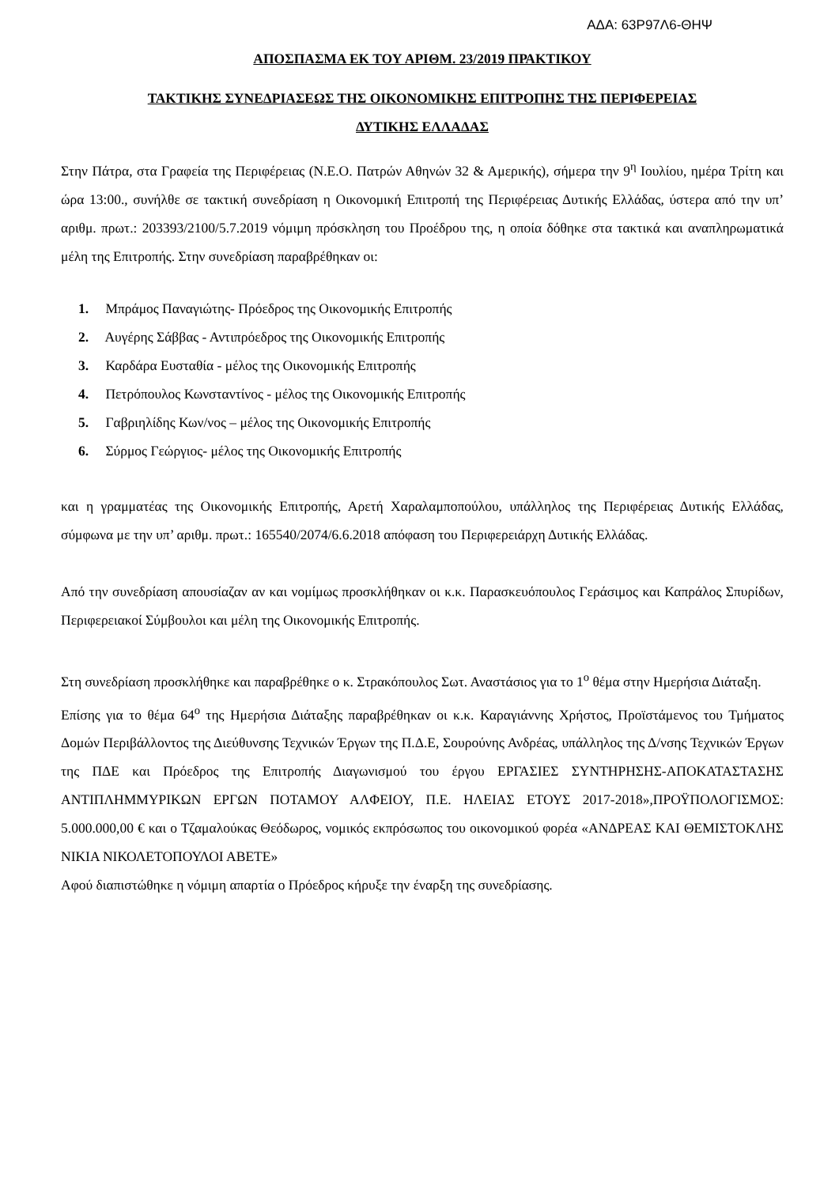ΑΔΑ: 63Ρ97Λ6-ΘΗΨ
ΑΠΟΣΠΑΣΜΑ ΕΚ ΤΟΥ ΑΡΙΘΜ. 23/2019 ΠΡΑΚΤΙΚΟΥ
ΤΑΚΤΙΚΗΣ ΣΥΝΕΔΡΙΑΣΕΩΣ ΤΗΣ ΟΙΚΟΝΟΜΙΚΗΣ ΕΠΙΤΡΟΠΗΣ ΤΗΣ ΠΕΡΙΦΕΡΕΙΑΣ
ΔΥΤΙΚΗΣ ΕΛΛΑΔΑΣ
Στην Πάτρα, στα Γραφεία της Περιφέρειας (Ν.Ε.Ο. Πατρών Αθηνών 32 & Αμερικής), σήμερα την 9<sup>η</sup> Ιουλίου, ημέρα Τρίτη και ώρα 13:00., συνήλθε σε τακτική συνεδρίαση η Οικονομική Επιτροπή της Περιφέρειας Δυτικής Ελλάδας, ύστερα από την υπ’ αριθμ. πρωτ.: 203393/2100/5.7.2019 νόμιμη πρόσκληση του Προέδρου της, η οποία δόθηκε στα τακτικά και αναπληρωματικά μέλη της Επιτροπής. Στην συνεδρίαση παραβρέθηκαν οι:
1. Μπράμος Παναγιώτης- Πρόεδρος της Οικονομικής Επιτροπής
2. Αυγέρης Σάββας - Αντιπρόεδρος της Οικονομικής Επιτροπής
3. Καρδάρα Ευσταθία - μέλος της Οικονομικής Επιτροπής
4. Πετρόπουλος Κωνσταντίνος - μέλος της Οικονομικής Επιτροπής
5. Γαβριηλίδης Κων/νος – μέλος της Οικονομικής Επιτροπής
6. Σύρμος Γεώργιος- μέλος της Οικονομικής Επιτροπής
και η γραμματέας της Οικονομικής Επιτροπής, Αρετή Χαραλαμποπούλου, υπάλληλος της Περιφέρειας Δυτικής Ελλάδας, σύμφωνα με την υπ’ αριθμ. πρωτ.: 165540/2074/6.6.2018 απόφαση του Περιφερειάρχη Δυτικής Ελλάδας.
Από την συνεδρίαση απουσίαζαν αν και νομίμως προσκλήθηκαν οι κ.κ. Παρασκευόπουλος Γεράσιμος και Καπράλος Σπυρίδων, Περιφερειακοί Σύμβουλοι και μέλη της Οικονομικής Επιτροπής.
Στη συνεδρίαση προσκλήθηκε και παραβρέθηκε ο κ. Στρακόπουλος Σωτ. Αναστάσιος για το 1<sup>ο</sup> θέμα στην Ημερήσια Διάταξη.
Επίσης για το θέμα 64<sup>ο</sup> της Ημερήσια Διάταξης παραβρέθηκαν οι κ.κ. Καραγιάννης Χρήστος, Προϊστάμενος του Τμήματος Δομών Περιβάλλοντος της Διεύθυνσης Τεχνικών Έργων της Π.Δ.Ε, Σουρούνης Ανδρέας, υπάλληλος της Δ/νσης Τεχνικών Έργων της ΠΔΕ και Πρόεδρος της Επιτροπής Διαγωνισμού του έργου ΕΡΓΑΣΙΕΣ ΣΥΝΤΗΡΗΣΗΣ-ΑΠΟΚΑΤΑΣΤΑΣΗΣ ΑΝΤΙΠΛΗΜΜΥΡΙΚΩΝ ΕΡΓΩΝ ΠΟΤΑΜΟΥ ΑΛΦΕΙΟΥ, Π.Ε. ΗΛΕΙΑΣ ΕΤΟΥΣ 2017-2018»,ΠΡΟΫΠΟΛΟΓΙΣΜΟΣ: 5.000.000,00 € και ο Τζαμαλούκας Θεόδωρος, νομικός εκπρόσωπος του οικονομικού φορέα «ΑΝΔΡΕΑΣ ΚΑΙ ΘΕΜΙΣΤΟΚΛΗΣ ΝΙΚΙΑ ΝΙΚΟΛΕΤΟΠΟΥΛΟΙ ΑΒΕΤΕ»
Αφού διαπιστώθηκε η νόμιμη απαρτία ο Πρόεδρος κήρυξε την έναρξη της συνεδρίασης.